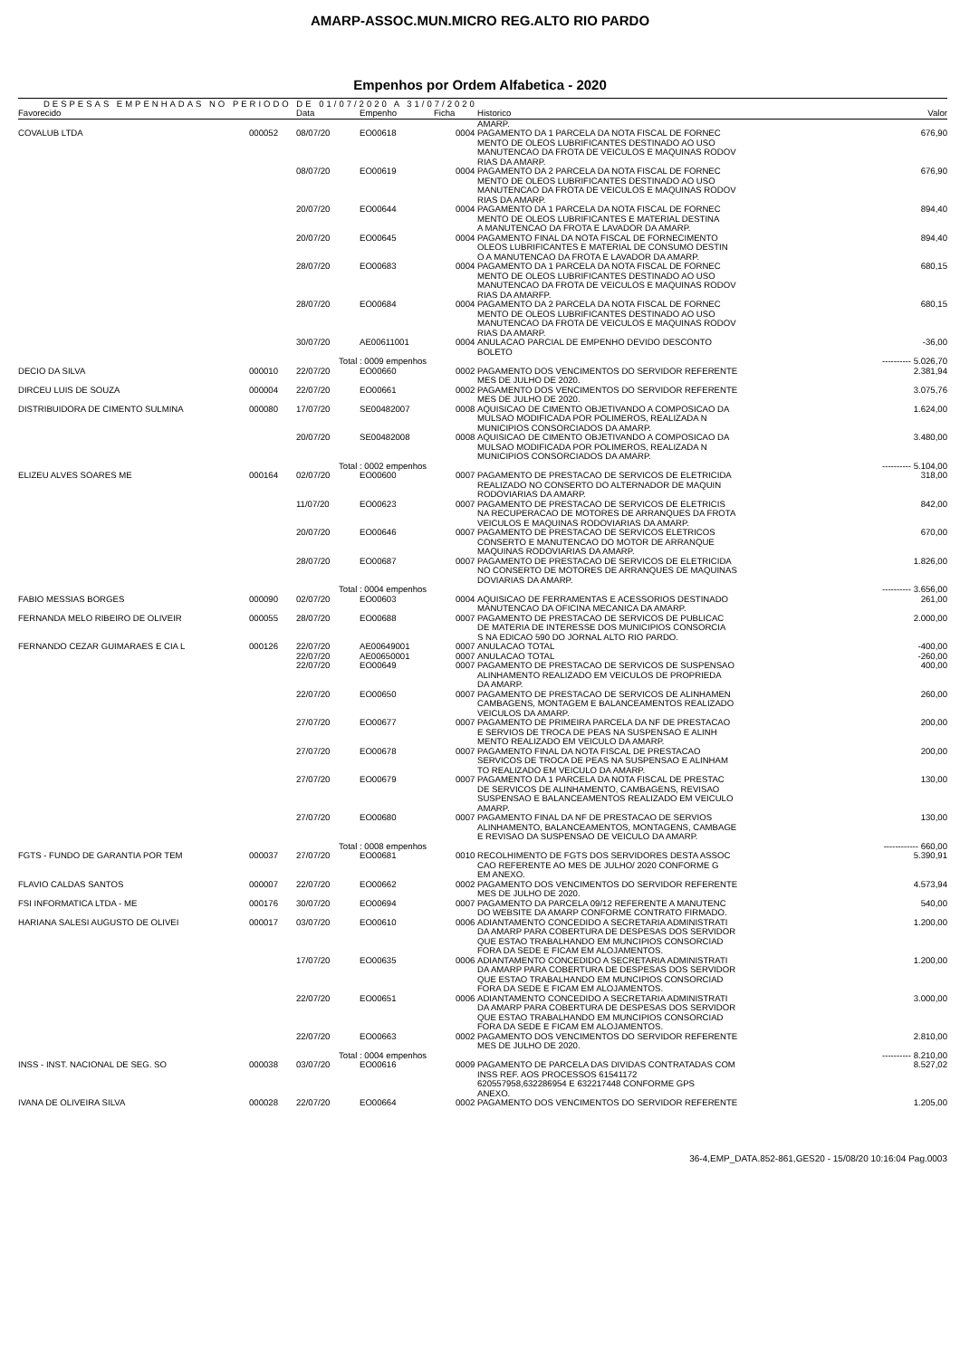AMARP-ASSOC.MUN.MICRO REG.ALTO RIO PARDO
Empenhos por Ordem Alfabetica - 2020
DESPESAS EMPENHADAS NO PERIODO DE 01/07/2020 A 31/07/2020
| Favorecido | | Data | Empenho | Ficha | Historico | Valor |
| --- | --- | --- | --- | --- | --- | --- |
| | | | | | AMARP. | |
| COVALUB LTDA | 000052 | 08/07/20 | EO00618 | 0004 | PAGAMENTO DA 1 PARCELA DA NOTA FISCAL DE FORNEC MENTO DE OLEOS LUBRIFICANTES DESTINADO AO USO MANUTENCAO DA FROTA DE VEICULOS E MAQUINAS RODOV RIAS DA AMARP. | 676,90 |
| | | 08/07/20 | EO00619 | 0004 | PAGAMENTO DA 2 PARCELA DA NOTA FISCAL DE FORNEC MENTO DE OLEOS LUBRIFICANTES DESTINADO AO USO MANUTENCAO DA FROTA DE VEICULOS E MAQUINAS RODOV RIAS DA AMARP. | 676,90 |
| | | 20/07/20 | EO00644 | 0004 | PAGAMENTO DA 1 PARCELA DA NOTA FISCAL DE FORNEC MENTO DE OLEOS LUBRIFICANTES E MATERIAL DESTINA A MANUTENCAO DA FROTA E LAVADOR DA AMARP. | 894,40 |
| | | 20/07/20 | EO00645 | 0004 | PAGAMENTO FINAL DA NOTA FISCAL DE FORNECIMENTO OLEOS LUBRIFICANTES E MATERIAL DE CONSUMO DESTIN O A MANUTENCAO DA FROTA E LAVADOR DA AMARP. | 894,40 |
| | | 28/07/20 | EO00683 | 0004 | PAGAMENTO DA 1 PARCELA DA NOTA FISCAL DE FORNEC MENTO DE OLEOS LUBRIFICANTES DESTINADO AO USO MANUTENCAO DA FROTA DE VEICULOS E MAQUINAS RODOV RIAS DA AMARFP. | 680,15 |
| | | 28/07/20 | EO00684 | 0004 | PAGAMENTO DA 2 PARCELA DA NOTA FISCAL DE FORNEC MENTO DE OLEOS LUBRIFICANTES DESTINADO AO USO MANUTENCAO DA FROTA DE VEICULOS E MAQUINAS RODOV RIAS DA AMARP. | 680,15 |
| | | 30/07/20 | AE00611001 | 0004 | ANULACAO PARCIAL DE EMPENHO DEVIDO DESCONTO BOLETO | -36,00 |
| | | Total | : 0009 empenhos | | | ---------- 5.026,70 |
| DECIO DA SILVA | 000010 | 22/07/20 | EO00660 | 0002 | PAGAMENTO DOS VENCIMENTOS DO SERVIDOR REFERENTE MES DE JULHO DE 2020. | 2.381,94 |
| DIRCEU LUIS DE SOUZA | 000004 | 22/07/20 | EO00661 | 0002 | PAGAMENTO DOS VENCIMENTOS DO SERVIDOR REFERENTE MES DE JULHO DE 2020. | 3.075,76 |
| DISTRIBUIDORA DE CIMENTO SULMINA | 000080 | 17/07/20 | SE00482007 | 0008 | AQUISICAO DE CIMENTO OBJETIVANDO A COMPOSICAO DA MULSAO MODIFICADA POR POLIMEROS, REALIZADA N MUNICIPIOS CONSORCIADOS DA AMARP. | 1.624,00 |
| | | 20/07/20 | SE00482008 | 0008 | AQUISICAO DE CIMENTO OBJETIVANDO A COMPOSICAO DA MULSAO MODIFICADA POR POLIMEROS, REALIZADA N MUNICIPIOS CONSORCIADOS DA AMARP. | 3.480,00 |
| | | Total | : 0002 empenhos | | | ---------- 5.104,00 |
| ELIZEU ALVES SOARES ME | 000164 | 02/07/20 | EO00600 | 0007 | PAGAMENTO DE PRESTACAO DE SERVICOS DE ELETRICIDA REALIZADO NO CONSERTO DO ALTERNADOR DE MAQUIN RODOVIARIAS DA AMARP. | 318,00 |
| | | 11/07/20 | EO00623 | 0007 | PAGAMENTO DE PRESTACAO DE SERVICOS DE ELETRICIS NA RECUPERACAO DE MOTORES DE ARRANQUES DA FROTA VEICULOS E MAQUINAS RODOVIARIAS DA AMARP. | 842,00 |
| | | 20/07/20 | EO00646 | 0007 | PAGAMENTO DE PRESTACAO DE SERVICOS ELETRICOS CONSERTO E MANUTENCAO DO MOTOR DE ARRANQUE MAQUINAS RODOVIARIAS DA AMARP. | 670,00 |
| | | 28/07/20 | EO00687 | 0007 | PAGAMENTO DE PRESTACAO DE SERVICOS DE ELETRICIDA NO CONSERTO DE MOTORES DE ARRANQUES DE MAQUINAS DOVIARIAS DA AMARP. | 1.826,00 |
| | | Total | : 0004 empenhos | | | ---------- 3.656,00 |
| FABIO MESSIAS BORGES | 000090 | 02/07/20 | EO00603 | 0004 | AQUISICAO DE FERRAMENTAS E ACESSORIOS DESTINADO MANUTENCAO DA OFICINA MECANICA DA AMARP. | 261,00 |
| FERNANDA MELO RIBEIRO DE OLIVEIR | 000055 | 28/07/20 | EO00688 | 0007 | PAGAMENTO DE PRESTACAO DE SERVICOS DE PUBLICAC DE MATERIA DE INTERESSE DOS MUNICIPIOS CONSORCIA S NA EDICAO 590 DO JORNAL ALTO RIO PARDO. | 2.000,00 |
| FERNANDO CEZAR GUIMARAES E CIA L | 000126 | 22/07/20 | AE00649001 | 0007 | ANULACAO TOTAL | -400,00 |
| | | 22/07/20 | AE00650001 | 0007 | ANULACAO TOTAL | -260,00 |
| | | 22/07/20 | EO00649 | 0007 | PAGAMENTO DE PRESTACAO DE SERVICOS DE SUSPENSAO ALINHAMENTO REALIZADO EM VEICULOS DE PROPRIEDA DA AMARP. | 400,00 |
| | | 22/07/20 | EO00650 | 0007 | PAGAMENTO DE PRESTACAO DE SERVICOS DE ALINHAMEN CAMBAGENS, MONTAGEM E BALANCEAMENTOS REALIZADO VEICULOS DA AMARP. | 260,00 |
| | | 27/07/20 | EO00677 | 0007 | PAGAMENTO DE PRIMEIRA PARCELA DA NF DE PRESTACAO E SERVIOS DE TROCA DE PEAS NA SUSPENSAO E ALINH MENTO REALIZADO EM VEICULO DA AMARP. | 200,00 |
| | | 27/07/20 | EO00678 | 0007 | PAGAMENTO FINAL DA NOTA FISCAL DE PRESTACAO SERVICOS DE TROCA DE PEAS NA SUSPENSAO E ALINHAM TO REALIZADO EM VEICULO DA AMARP. | 200,00 |
| | | 27/07/20 | EO00679 | 0007 | PAGAMENTO DA 1 PARCELA DA NOTA FISCAL DE PRESTAC DE SERVICOS DE ALINHAMENTO, CAMBAGENS, REVISAO SUSPENSAO E BALANCEAMENTOS REALIZADO EM VEICULO AMARP. | 130,00 |
| | | 27/07/20 | EO00680 | 0007 | PAGAMENTO FINAL DA NF DE PRESTACAO DE SERVIOS ALINHAMENTO, BALANCEAMENTOS, MONTAGENS, CAMBAGE E REVISAO DA SUSPENSAO DE VEICULO DA AMARP. | 130,00 |
| | | Total | : 0008 empenhos | | | ------------ 660,00 |
| FGTS - FUNDO DE GARANTIA POR TEM | 000037 | 27/07/20 | EO00681 | 0010 | RECOLHIMENTO DE FGTS DOS SERVIDORES DESTA ASSOC CAO REFERENTE AO MES DE JULHO/ 2020 CONFORME G EM ANEXO. | 5.390,91 |
| FLAVIO CALDAS SANTOS | 000007 | 22/07/20 | EO00662 | 0002 | PAGAMENTO DOS VENCIMENTOS DO SERVIDOR REFERENTE MES DE JULHO DE 2020. | 4.573,94 |
| FSI INFORMATICA LTDA - ME | 000176 | 30/07/20 | EO00694 | 0007 | PAGAMENTO DA PARCELA 09/12 REFERENTE A MANUTENC DO WEBSITE DA AMARP CONFORME CONTRATO FIRMADO. | 540,00 |
| HARIANA SALESI AUGUSTO DE OLIVEI | 000017 | 03/07/20 | EO00610 | 0006 | ADIANTAMENTO CONCEDIDO A SECRETARIA ADMINISTRATI DA AMARP PARA COBERTURA DE DESPESAS DOS SERVIDOR QUE ESTAO TRABALHANDO EM MUNCIPIOS CONSORCIAD FORA DA SEDE E FICAM EM ALOJAMENTOS. | 1.200,00 |
| | | 17/07/20 | EO00635 | 0006 | ADIANTAMENTO CONCEDIDO A SECRETARIA ADMINISTRATI DA AMARP PARA COBERTURA DE DESPESAS DOS SERVIDOR QUE ESTAO TRABALHANDO EM MUNCIPIOS CONSORCIAD FORA DA SEDE E FICAM EM ALOJAMENTOS. | 1.200,00 |
| | | 22/07/20 | EO00651 | 0006 | ADIANTAMENTO CONCEDIDO A SECRETARIA ADMINISTRATI DA AMARP PARA COBERTURA DE DESPESAS DOS SERVIDOR QUE ESTAO TRABALHANDO EM MUNCIPIOS CONSORCIAD FORA DA SEDE E FICAM EM ALOJAMENTOS. | 3.000,00 |
| | | 22/07/20 | EO00663 | 0002 | PAGAMENTO DOS VENCIMENTOS DO SERVIDOR REFERENTE MES DE JULHO DE 2020. | 2.810,00 |
| | | Total | : 0004 empenhos | | | ---------- 8.210,00 |
| INSS - INST. NACIONAL DE SEG. SO | 000038 | 03/07/20 | EO00616 | 0009 | PAGAMENTO DE PARCELA DAS DIVIDAS CONTRATADAS COM INSS REF. AOS PROCESSOS 61541172 620557958,632286954 E 632217448 CONFORME GPS ANEXO. | 8.527,02 |
| IVANA DE OLIVEIRA SILVA | 000028 | 22/07/20 | EO00664 | 0002 | PAGAMENTO DOS VENCIMENTOS DO SERVIDOR REFERENTE | 1.205,00 |
36-4,EMP_DATA.852-861,GES20 - 15/08/20 10:16:04 Pag.0003